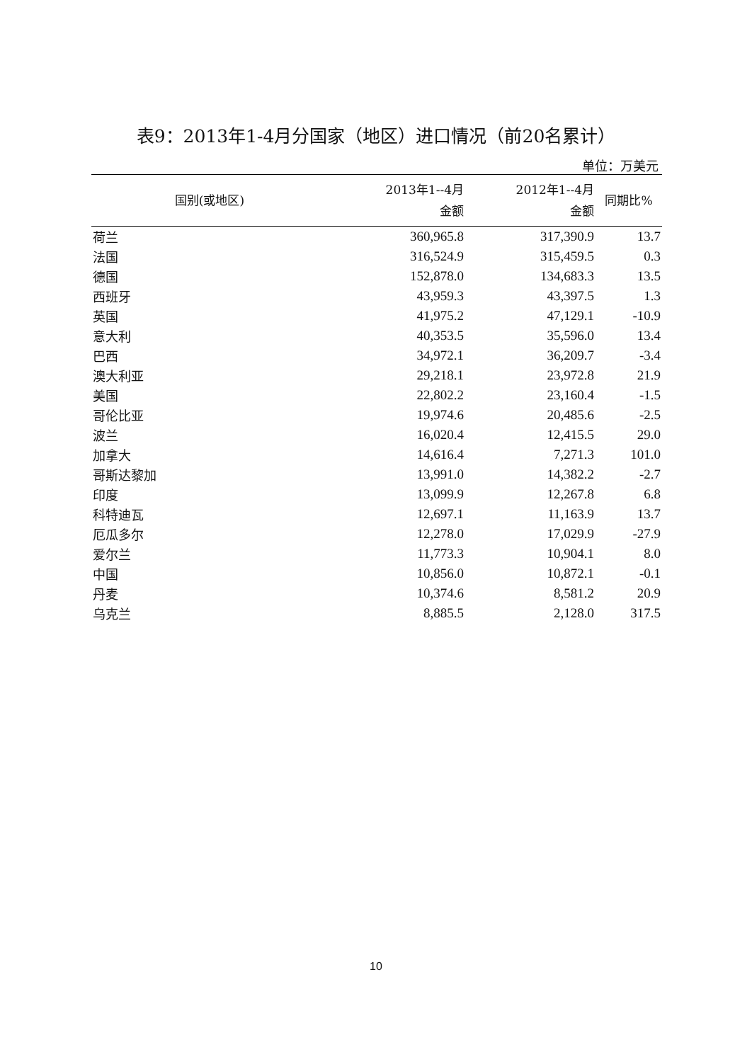表9：2013年1-4月分国家（地区）进口情况（前20名累计）
单位：万美元
| 国别(或地区) | 2013年1--4月 金额 | 2012年1--4月 金额 | 同期比% |
| --- | --- | --- | --- |
| 荷兰 | 360,965.8 | 317,390.9 | 13.7 |
| 法国 | 316,524.9 | 315,459.5 | 0.3 |
| 德国 | 152,878.0 | 134,683.3 | 13.5 |
| 西班牙 | 43,959.3 | 43,397.5 | 1.3 |
| 英国 | 41,975.2 | 47,129.1 | -10.9 |
| 意大利 | 40,353.5 | 35,596.0 | 13.4 |
| 巴西 | 34,972.1 | 36,209.7 | -3.4 |
| 澳大利亚 | 29,218.1 | 23,972.8 | 21.9 |
| 美国 | 22,802.2 | 23,160.4 | -1.5 |
| 哥伦比亚 | 19,974.6 | 20,485.6 | -2.5 |
| 波兰 | 16,020.4 | 12,415.5 | 29.0 |
| 加拿大 | 14,616.4 | 7,271.3 | 101.0 |
| 哥斯达黎加 | 13,991.0 | 14,382.2 | -2.7 |
| 印度 | 13,099.9 | 12,267.8 | 6.8 |
| 科特迪瓦 | 12,697.1 | 11,163.9 | 13.7 |
| 厄瓜多尔 | 12,278.0 | 17,029.9 | -27.9 |
| 爱尔兰 | 11,773.3 | 10,904.1 | 8.0 |
| 中国 | 10,856.0 | 10,872.1 | -0.1 |
| 丹麦 | 10,374.6 | 8,581.2 | 20.9 |
| 乌克兰 | 8,885.5 | 2,128.0 | 317.5 |
10